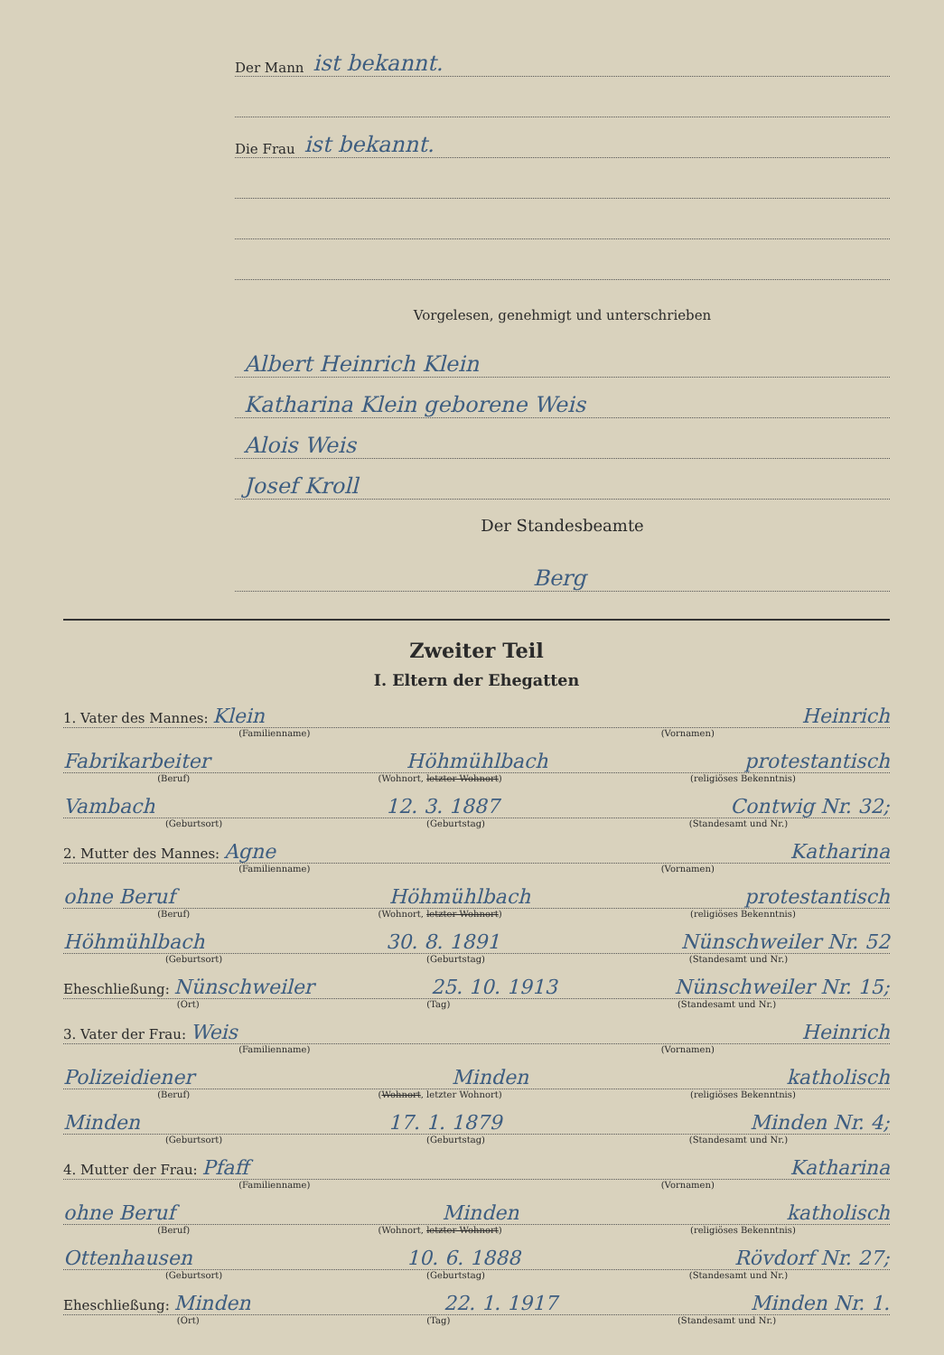Der Mann ist bekannt.
Die Frau ist bekannt.
Vorgelesen, genehmigt und unterschrieben
Albert Heinrich Klein
Katharina Klein geborene Weis
Alois Weis
Josef Kroll
Der Standesbeamte
Berg
Zweiter Teil
I. Eltern der Ehegatten
1. Vater des Mannes: Klein Heinrich
(Familienname) (Vornamen)
Fabrikarbeiter Höhmühlbach protestantisch
(Beruf) (Wohnort, letzter Wohnort) (religiöses Bekenntnis)
Vambach 12. 3. 1887 Contwig Nr. 32;
(Geburtsort) (Geburtstag) (Standesamt und Nr.)
2. Mutter des Mannes: Agne Katharina
(Familienname) (Vornamen)
ohne Beruf Höhmühlbach protestantisch
(Beruf) (Wohnort, letzter Wohnort) (religiöses Bekenntnis)
Höhmühlbach 30. 8. 1891 Nünschweiler Nr. 52
(Geburtsort) (Geburtstag) (Standesamt und Nr.)
Eheschließung: Nünschweiler 25. 10. 1913 Nünschweiler Nr. 15;
(Ort) (Tag) (Standesamt und Nr.)
3. Vater der Frau: Weis Heinrich
(Familienname) (Vornamen)
Polizeidiener Minden katholisch
(Beruf) (Wohnort, letzter Wohnort) (religiöses Bekenntnis)
Minden 17. 1. 1879 Minden Nr. 4;
(Geburtsort) (Geburtstag) (Standesamt und Nr.)
4. Mutter der Frau: Pfaff Katharina
(Familienname) (Vornamen)
ohne Beruf Minden katholisch
(Beruf) (Wohnort, letzter Wohnort) (religiöses Bekenntnis)
Ottenhausen 10. 6. 1888 Rövdorf Nr. 27;
(Geburtsort) (Geburtstag) (Standesamt und Nr.)
Eheschließung: Minden 22. 1. 1917 Minden Nr. 1.
(Ort) (Tag) (Standesamt und Nr.)